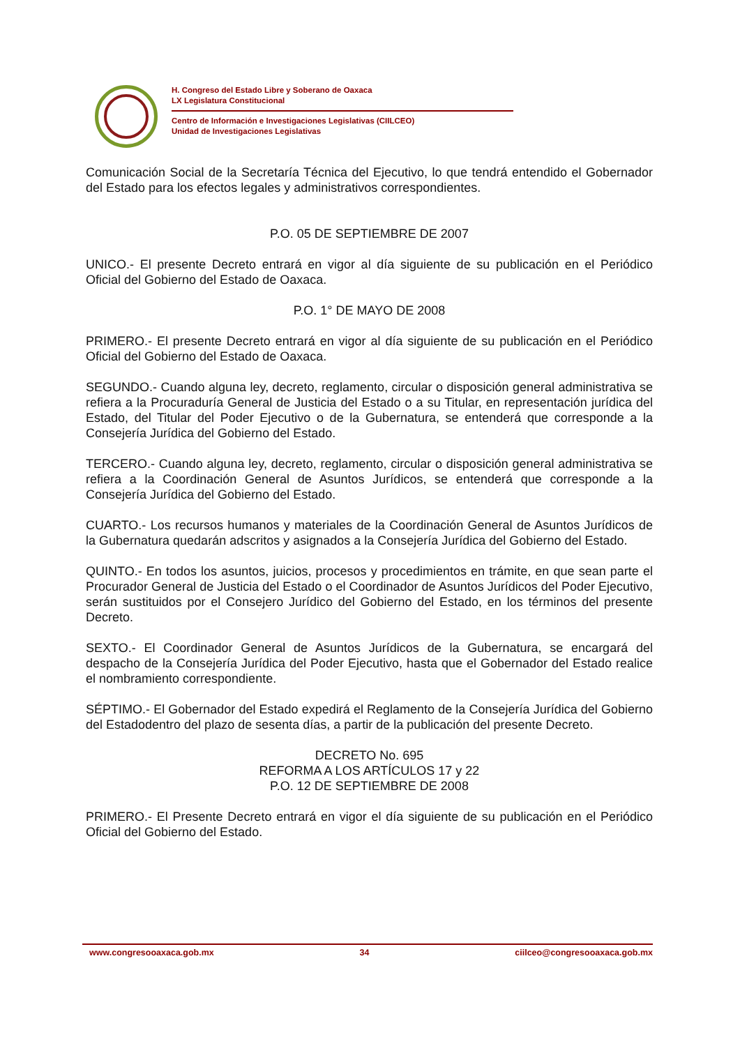H. Congreso del Estado Libre y Soberano de Oaxaca
LX Legislatura Constitucional
Centro de Información e Investigaciones Legislativas (CIILCEO)
Unidad de Investigaciones Legislativas
Comunicación Social de la Secretaría Técnica del Ejecutivo, lo que tendrá entendido el Gobernador del Estado para los efectos legales y administrativos correspondientes.
P.O. 05 DE SEPTIEMBRE DE 2007
UNICO.- El presente Decreto entrará en vigor al día siguiente de su publicación en el Periódico Oficial del Gobierno del Estado de Oaxaca.
P.O. 1° DE MAYO DE 2008
PRIMERO.- El presente Decreto entrará en vigor al día siguiente de su publicación en el Periódico Oficial del Gobierno del Estado de Oaxaca.
SEGUNDO.- Cuando alguna ley, decreto, reglamento, circular o disposición general administrativa se refiera a la Procuraduría General de Justicia del Estado o a su Titular, en representación jurídica del Estado, del Titular del Poder Ejecutivo o de la Gubernatura, se entenderá que corresponde a la Consejería Jurídica del Gobierno del Estado.
TERCERO.- Cuando alguna ley, decreto, reglamento, circular o disposición general administrativa se refiera a la Coordinación General de Asuntos Jurídicos, se entenderá que corresponde a la Consejería Jurídica del Gobierno del Estado.
CUARTO.- Los recursos humanos y materiales de la Coordinación General de Asuntos Jurídicos de la Gubernatura quedarán adscritos y asignados a la Consejería Jurídica del Gobierno del Estado.
QUINTO.- En todos los asuntos, juicios, procesos y procedimientos en trámite, en que sean parte el Procurador General de Justicia del Estado o el Coordinador de Asuntos Jurídicos del Poder Ejecutivo, serán sustituidos por el Consejero Jurídico del Gobierno del Estado, en los términos del presente Decreto.
SEXTO.- El Coordinador General de Asuntos Jurídicos de la Gubernatura, se encargará del despacho de la Consejería Jurídica del Poder Ejecutivo, hasta que el Gobernador del Estado realice el nombramiento correspondiente.
SÉPTIMO.- El Gobernador del Estado expedirá el Reglamento de la Consejería Jurídica del Gobierno del Estadodentro del plazo de sesenta días, a partir de la publicación del presente Decreto.
DECRETO No. 695
REFORMA A LOS ARTÍCULOS 17 y 22
P.O. 12 DE SEPTIEMBRE DE 2008
PRIMERO.- El Presente Decreto entrará en vigor el día siguiente de su publicación en el Periódico Oficial del Gobierno del Estado.
www.congresooaxaca.gob.mx 34 ciilceo@congresooaxaca.gob.mx